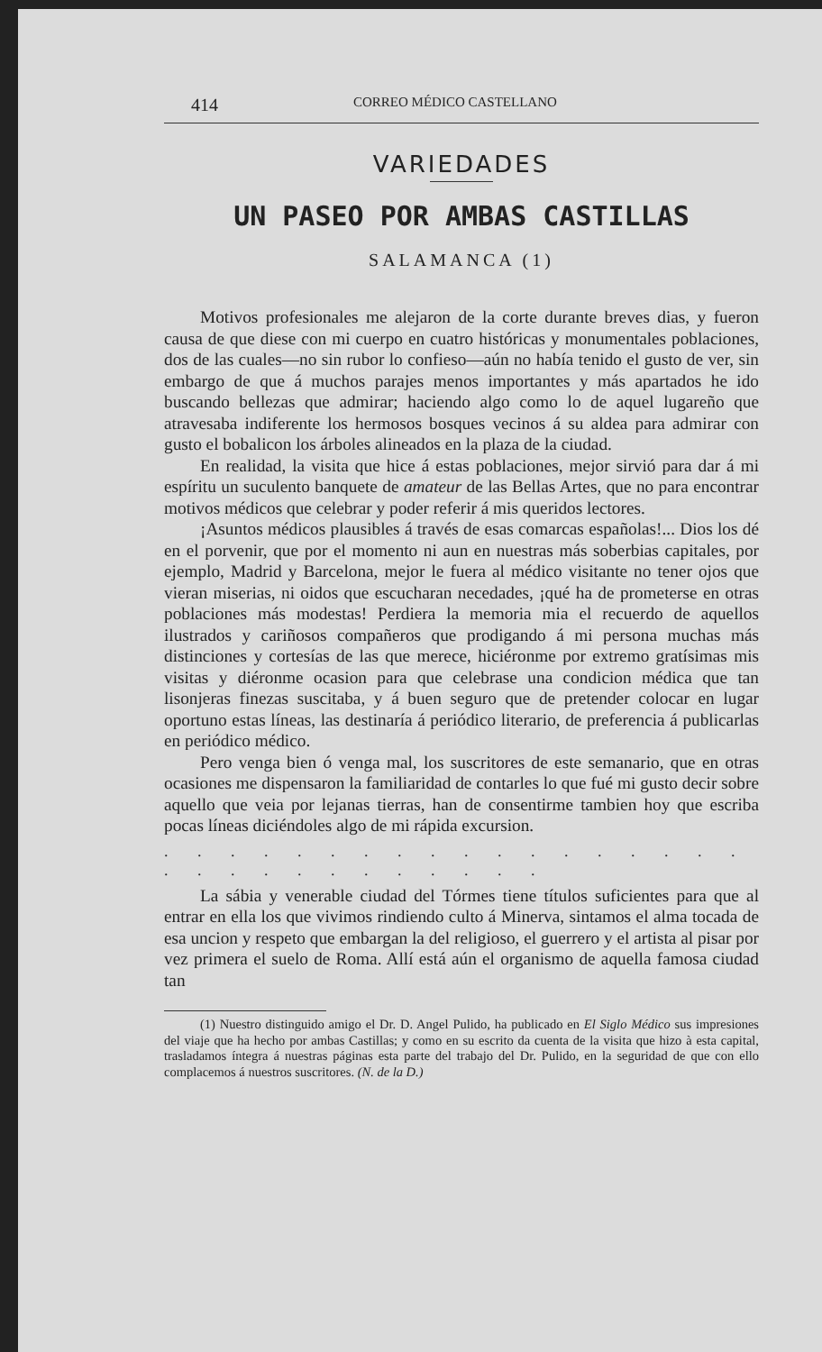414 CORREO MÉDICO CASTELLANO
VARIEDADES
UN PASEO POR AMBAS CASTILLAS
SALAMANCA (1)
Motivos profesionales me alejaron de la corte durante breves dias, y fueron causa de que diese con mi cuerpo en cuatro históricas y monumentales poblaciones, dos de las cuales—no sin rubor lo confieso—aún no había tenido el gusto de ver, sin embargo de que á muchos parajes menos importantes y más apartados he ido buscando bellezas que admirar; haciendo algo como lo de aquel lugareño que atravesaba indiferente los hermosos bosques vecinos á su aldea para admirar con gusto el bobalicon los árboles alineados en la plaza de la ciudad.
En realidad, la visita que hice á estas poblaciones, mejor sirvió para dar á mi espíritu un suculento banquete de amateur de las Bellas Artes, que no para encontrar motivos médicos que celebrar y poder referir á mis queridos lectores.
¡Asuntos médicos plausibles á través de esas comarcas españolas!... Dios los dé en el porvenir, que por el momento ni aun en nuestras más soberbias capitales, por ejemplo, Madrid y Barcelona, mejor le fuera al médico visitante no tener ojos que vieran miserias, ni oidos que escucharan necedades, ¡qué ha de prometerse en otras poblaciones más modestas! Perdiera la memoria mia el recuerdo de aquellos ilustrados y cariñosos compañeros que prodigando á mi persona muchas más distinciones y cortesías de las que merece, hiciéronme por extremo gratísimas mis visitas y diéronme ocasion para que celebrase una condicion médica que tan lisonjeras finezas suscitaba, y á buen seguro que de pretender colocar en lugar oportuno estas líneas, las destinaría á periódico literario, de preferencia á publicarlas en periódico médico.
Pero venga bien ó venga mal, los suscritores de este semanario, que en otras ocasiones me dispensaron la familiaridad de contarles lo que fué mi gusto decir sobre aquello que veia por lejanas tierras, han de consentirme tambien hoy que escriba pocas líneas diciéndoles algo de mi rápida excursion.
. . . . . . . . . . . . . . . . . . . . . . . . . . . . . .
La sábia y venerable ciudad del Tórmes tiene títulos suficientes para que al entrar en ella los que vivimos rindiendo culto á Minerva, sintamos el alma tocada de esa uncion y respeto que embargan la del religioso, el guerrero y el artista al pisar por vez primera el suelo de Roma. Allí está aún el organismo de aquella famosa ciudad tan
(1) Nuestro distinguido amigo el Dr. D. Angel Pulido, ha publicado en El Siglo Médico sus impresiones del viaje que ha hecho por ambas Castillas; y como en su escrito da cuenta de la visita que hizo à esta capital, trasladamos íntegra á nuestras páginas esta parte del trabajo del Dr. Pulido, en la seguridad de que con ello complacemos á nuestros suscritores. (N. de la D.)